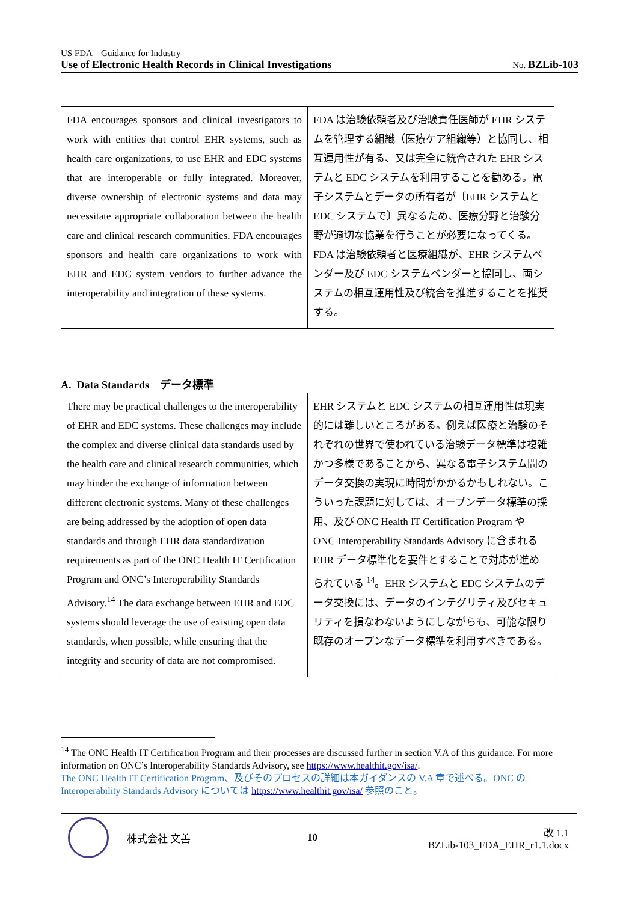US FDA　Guidance for Industry
Use of Electronic Health Records in Clinical Investigations No. BZLib-103
| FDA encourages sponsors and clinical investigators to work with entities that control EHR systems, such as health care organizations, to use EHR and EDC systems that are interoperable or fully integrated. Moreover, diverse ownership of electronic systems and data may necessitate appropriate collaboration between the health care and clinical research communities. FDA encourages sponsors and health care organizations to work with EHR and EDC system vendors to further advance the interoperability and integration of these systems. | FDA は治験依頼者及び治験責任医師が EHR システムを管理する組織（医療ケア組織等）と協同し、相互運用性が有る、又は完全に統合された EHR システムと EDC システムを利用することを勧める。電子システムとデータの所有者が〔EHR システムと EDC システムで〕異なるため、医療分野と治験分野が適切な協業を行うことが必要になってくる。FDA は治験依頼者と医療組織が、EHR システムベンダー及び EDC システムベンダーと協同し、両システムの相互運用性及び統合を推進することを推奨する。 |
A. Data Standards　データ標準
| There may be practical challenges to the interoperability of EHR and EDC systems. These challenges may include the complex and diverse clinical data standards used by the health care and clinical research communities, which may hinder the exchange of information between different electronic systems. Many of these challenges are being addressed by the adoption of open data standards and through EHR data standardization requirements as part of the ONC Health IT Certification Program and ONC’s Interoperability Standards Advisory.<sup>14</sup> The data exchange between EHR and EDC systems should leverage the use of existing open data standards, when possible, while ensuring that the integrity and security of data are not compromised. | EHR システムと EDC システムの相互運用性は現実的には難しいところがある。例えば医療と治験のそれぞれの世界で使われている治験データ標準は複雑かつ多様であることから、異なる電子システム間のデータ交換の実現に時間がかかるかもしれない。こういった課題に対しては、オープンデータ標準の採用、及び ONC Health IT Certification Program や ONC Interoperability Standards Advisory に含まれる EHR データ標準化を要件とすることで対応が進められている <sup>14</sup>。EHR システムと EDC システムのデータ交換には、データのインテグリティ及びセキュリティを損なわないようにしながらも、可能な限り既存のオープンなデータ標準を利用すべきである。 |
<sup>14</sup> The ONC Health IT Certification Program and their processes are discussed further in section V.A of this guidance. For more information on ONC’s Interoperability Standards Advisory, see https://www.healthit.gov/isa/.
The ONC Health IT Certification Program、及びそのプロセスの詳細は本ガイダンスの V.A 章で述べる。ONC の Interoperability Standards Advisory については https://www.healthit.gov/isa/ 参照のこと。
株式会社 文善 10
改 1.1
BZLib-103_FDA_EHR_r1.1.docx